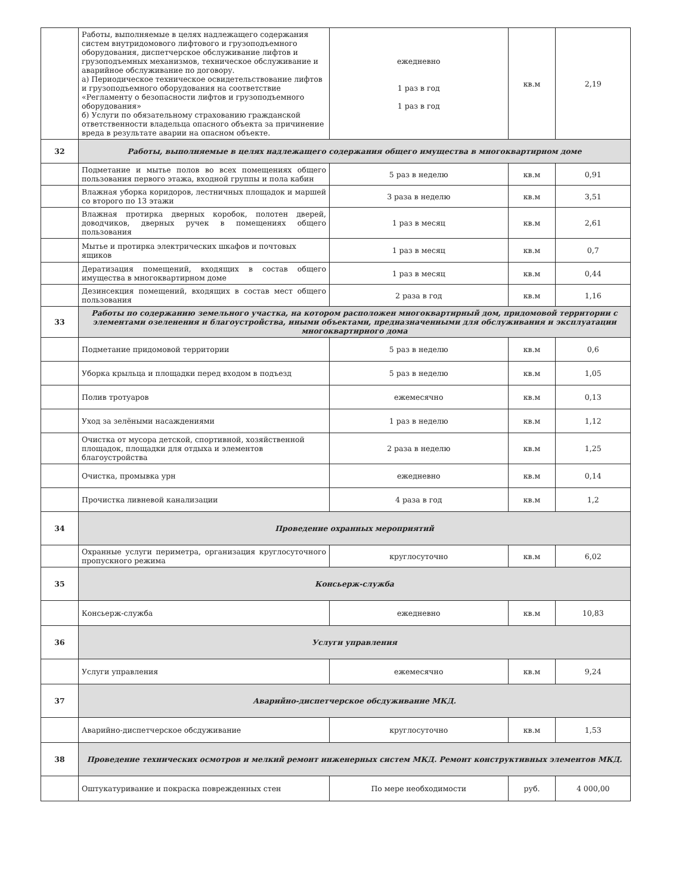| | Работы, выполняемые в целях надлежащего содержания систем внутридомового лифтового и грузоподъемного оборудования, диспетчерское обслуживание лифтов и грузоподъемных механизмов, техническое обслуживание и аварийное обслуживание по договору. а) Периодическое техническое освидетельствование лифтов и грузоподъемного оборудования на соответствие «Регламенту о безопасности лифтов и грузоподъемного оборудования» б) Услуги по обязательному страхованию гражданской ответственности владельца опасного объекта за причинение вреда в результате аварии на опасном объекте. | ежедневно 1 раз в год 1 раз в год | кв.м | 2,19 |
| 32 | Работы, выполняемые в целях надлежащего содержания общего имущества в многоквартирном доме | | | |
| | Подметание и мытье полов во всех помещениях общего пользования первого этажа, входной группы и пола кабин | 5 раз в неделю | кв.м | 0,91 |
| | Влажная уборка коридоров, лестничных площадок и маршей со второго по 13 этажи | 3 раза в неделю | кв.м | 3,51 |
| | Влажная протирка дверных коробок, полотен дверей, доводчиков, дверных ручек в помещениях общего пользования | 1 раз в месяц | кв.м | 2,61 |
| | Мытье и протирка электрических шкафов и почтовых ящиков | 1 раз в месяц | кв.м | 0,7 |
| | Дератизация помещений, входящих в состав общего имущества в многоквартирном доме | 1 раз в месяц | кв.м | 0,44 |
| | Дезинсекция помещений, входящих в состав мест общего пользования | 2 раза в год | кв.м | 1,16 |
| 33 | Работы по содержанию земельного участка, на котором расположен многоквартирный дом, придомовой территории с элементами озеленения и благоустройства, иными объектами, предназначенными для обслуживания и эксплуатации многоквартирного дома | | | |
| | Подметание придомовой территории | 5 раз в неделю | кв.м | 0,6 |
| | Уборка крыльца и площадки перед входом в подъезд | 5 раз в неделю | кв.м | 1,05 |
| | Полив тротуаров | ежемесячно | кв.м | 0,13 |
| | Уход за зелёными насаждениями | 1 раз в неделю | кв.м | 1,12 |
| | Очистка от мусора детской, спортивной, хозяйственной площадок, площадки для отдыха и элементов благоустройства | 2 раза в неделю | кв.м | 1,25 |
| | Очистка, промывка урн | ежедневно | кв.м | 0,14 |
| | Прочистка ливневой канализации | 4 раза в год | кв.м | 1,2 |
| 34 | Проведение охранных мероприятий | | | |
| | Охранные услуги периметра, организация круглосуточного пропускного режима | круглосуточно | кв.м | 6,02 |
| 35 | Консьерж-служба | | | |
| | Консьерж-служба | ежедневно | кв.м | 10,83 |
| 36 | Услуги управления | | | |
| | Услуги управления | ежемесячно | кв.м | 9,24 |
| 37 | Аварийно-диспетчерское обсдуживание МКД. | | | |
| | Аварийно-диспетчерское обсдуживание | круглосуточно | кв.м | 1,53 |
| 38 | Проведение технических осмотров и мелкий ремонт инженерных систем МКД. Ремонт конструктивных элементов МКД. | | | |
| | Оштукатуривание и покраска поврежденных стен | По мере необходимости | руб. | 4 000,00 |